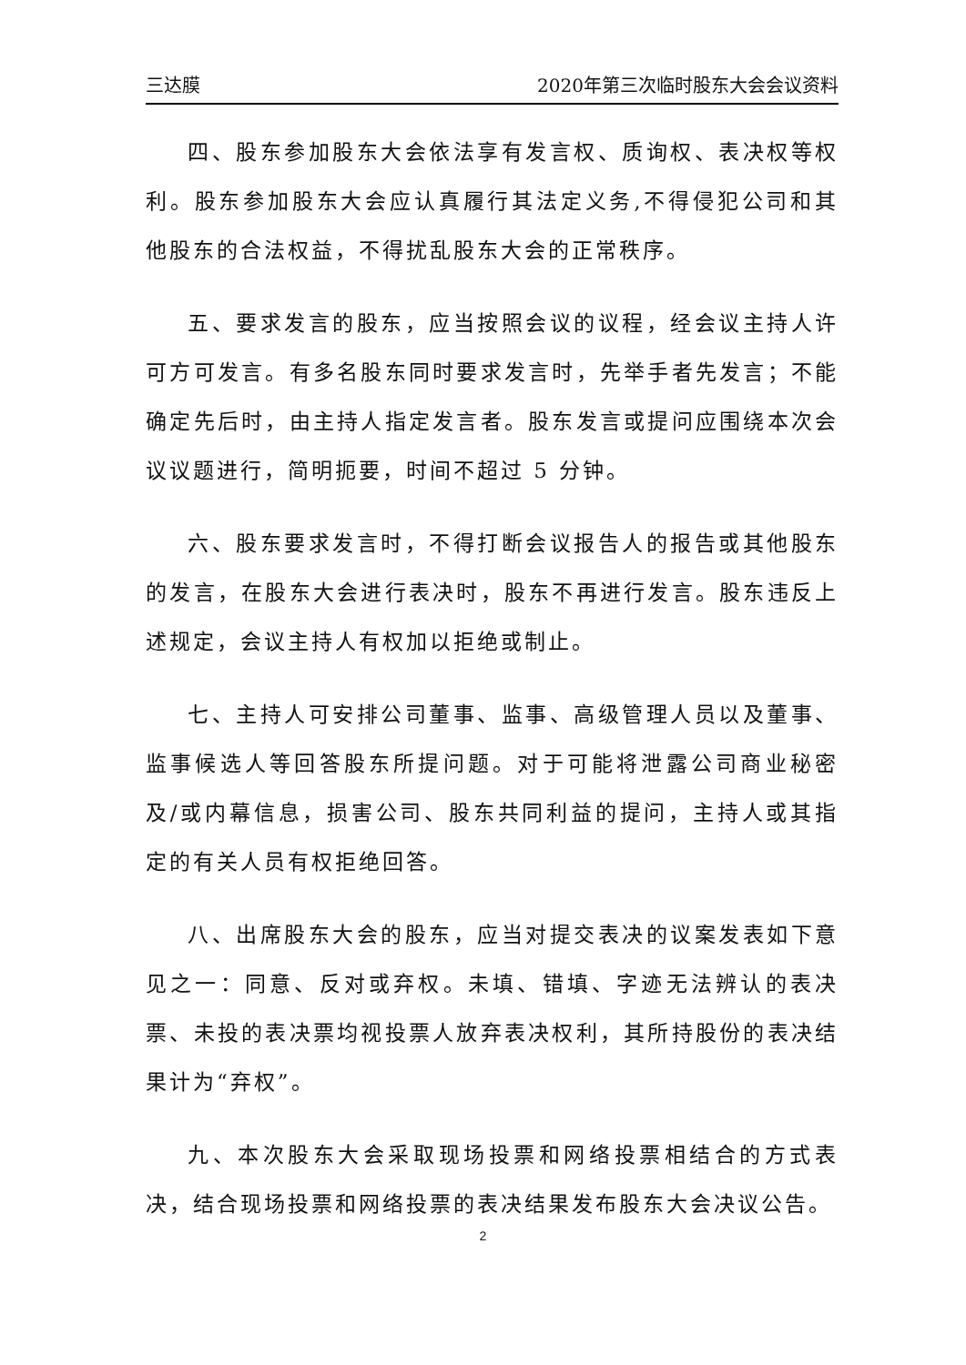三达膜 2020年第三次临时股东大会会议资料
四、股东参加股东大会依法享有发言权、质询权、表决权等权利。股东参加股东大会应认真履行其法定义务,不得侵犯公司和其他股东的合法权益，不得扰乱股东大会的正常秩序。
五、要求发言的股东，应当按照会议的议程，经会议主持人许可方可发言。有多名股东同时要求发言时，先举手者先发言；不能确定先后时，由主持人指定发言者。股东发言或提问应围绕本次会议议题进行，简明扼要，时间不超过 5 分钟。
六、股东要求发言时，不得打断会议报告人的报告或其他股东的发言，在股东大会进行表决时，股东不再进行发言。股东违反上述规定，会议主持人有权加以拒绝或制止。
七、主持人可安排公司董事、监事、高级管理人员以及董事、监事候选人等回答股东所提问题。对于可能将泄露公司商业秘密及/或内幕信息，损害公司、股东共同利益的提问，主持人或其指定的有关人员有权拒绝回答。
八、出席股东大会的股东，应当对提交表决的议案发表如下意见之一：同意、反对或弃权。未填、错填、字迹无法辨认的表决票、未投的表决票均视投票人放弃表决权利，其所持股份的表决结果计为“弃权”。
九、本次股东大会采取现场投票和网络投票相结合的方式表决，结合现场投票和网络投票的表决结果发布股东大会决议公告。
2